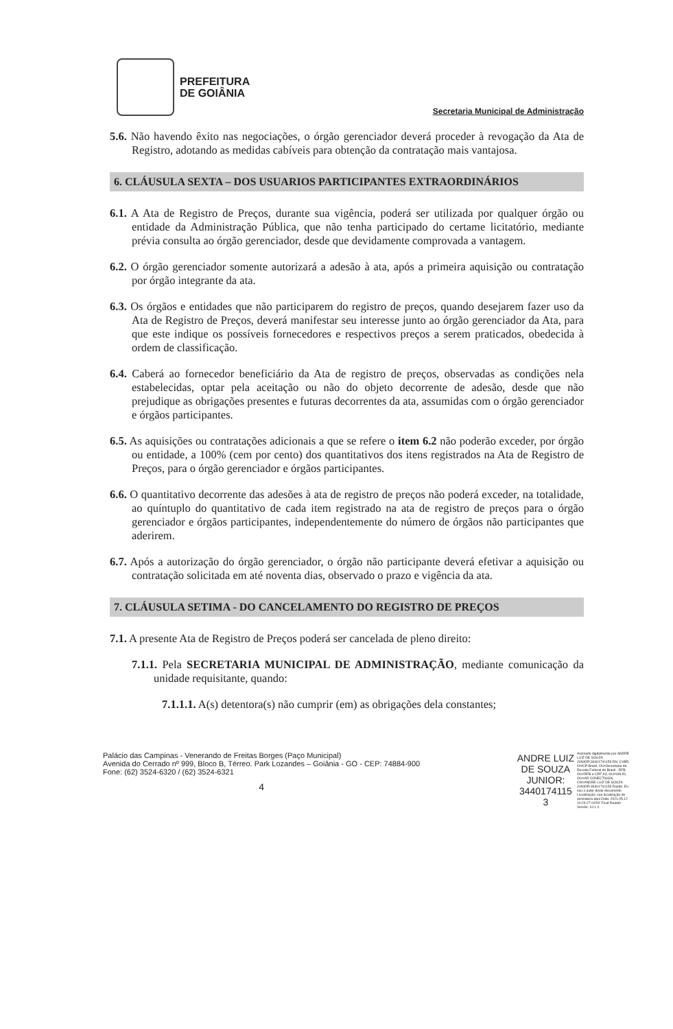PREFEITURA
DE GOIÂNIA
Secretaria Municipal de Administração
5.6. Não havendo êxito nas negociações, o órgão gerenciador deverá proceder à revogação da Ata de Registro, adotando as medidas cabíveis para obtenção da contratação mais vantajosa.
6. CLÁUSULA SEXTA – DOS USUARIOS PARTICIPANTES EXTRAORDINÁRIOS
6.1. A Ata de Registro de Preços, durante sua vigência, poderá ser utilizada por qualquer órgão ou entidade da Administração Pública, que não tenha participado do certame licitatório, mediante prévia consulta ao órgão gerenciador, desde que devidamente comprovada a vantagem.
6.2. O órgão gerenciador somente autorizará a adesão à ata, após a primeira aquisição ou contratação por órgão integrante da ata.
6.3. Os órgãos e entidades que não participarem do registro de preços, quando desejarem fazer uso da Ata de Registro de Preços, deverá manifestar seu interesse junto ao órgão gerenciador da Ata, para que este indique os possíveis fornecedores e respectivos preços a serem praticados, obedecida à ordem de classificação.
6.4. Caberá ao fornecedor beneficiário da Ata de registro de preços, observadas as condições nela estabelecidas, optar pela aceitação ou não do objeto decorrente de adesão, desde que não prejudique as obrigações presentes e futuras decorrentes da ata, assumidas com o órgão gerenciador e órgãos participantes.
6.5. As aquisições ou contratações adicionais a que se refere o item 6.2 não poderão exceder, por órgão ou entidade, a 100% (cem por cento) dos quantitativos dos itens registrados na Ata de Registro de Preços, para o órgão gerenciador e órgãos participantes.
6.6. O quantitativo decorrente das adesões à ata de registro de preços não poderá exceder, na totalidade, ao quíntuplo do quantitativo de cada item registrado na ata de registro de preços para o órgão gerenciador e órgãos participantes, independentemente do número de órgãos não participantes que aderirem.
6.7. Após a autorização do órgão gerenciador, o órgão não participante deverá efetivar a aquisição ou contratação solicitada em até noventa dias, observado o prazo e vigência da ata.
7. CLÁUSULA SETIMA - DO CANCELAMENTO DO REGISTRO DE PREÇOS
7.1. A presente Ata de Registro de Preços poderá ser cancelada de pleno direito:
7.1.1. Pela SECRETARIA MUNICIPAL DE ADMINISTRAÇÃO, mediante comunicação da unidade requisitante, quando:
7.1.1.1. A(s) detentora(s) não cumprir (em) as obrigações dela constantes;
Palácio das Campinas - Venerando de Freitas Borges (Paço Municipal)
Avenida do Cerrado nº 999, Bloco B, Térreo. Park Lozandes – Goiânia - GO - CEP: 74884-900
Fone: (62) 3524-6320 / (62) 3524-6321
4
ANDRE LUIZ
DE SOUZA
JUNIOR:
3440174115
3
Assinado digitalmente por ANDRE LUIZ DE SOUZA JUNIOR:34401741153 DN: C=BR, O=ICP-Brasil, OU=Secretaria da Receita Federal do Brasil - RFB, OU=RFB e-CPF A3, OU=VALID, OU=AR CONECTSIGN, CN=ANDRE LUIZ DE SOUZA JUNIOR:34401741153 Razão: Eu sou o autor deste documento Localização: sua localização de assinatura aqui Data: 2021.05.12 10:24:27-03'00' Foxit Reader Versão: 10.1.4